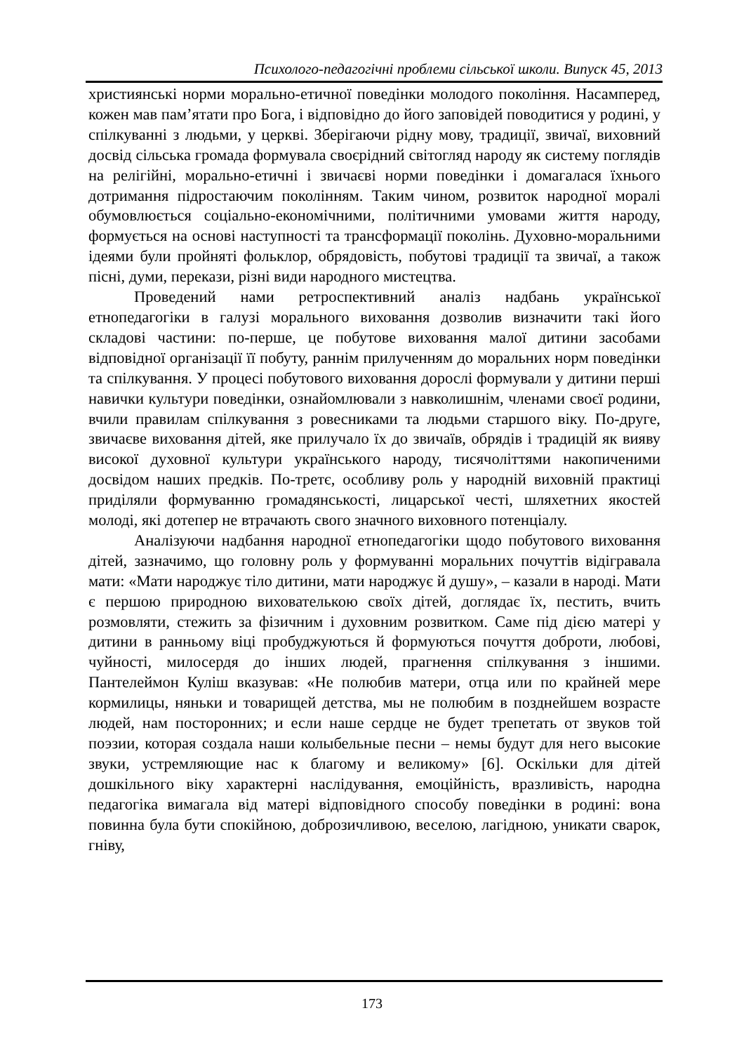Психолого-педагогічні проблеми сільської школи. Випуск 45, 2013
християнські норми морально-етичної поведінки молодого покоління. Насамперед, кожен мав пам’ятати про Бога, і відповідно до його заповідей поводитися у родині, у спілкуванні з людьми, у церкві. Зберігаючи рідну мову, традиції, звичаї, виховний досвід сільська громада формувала своєрідний світогляд народу як систему поглядів на релігійні, морально-етичні і звичаєві норми поведінки і домагалася їхнього дотримання підростаючим поколінням. Таким чином, розвиток народної моралі обумовлюється соціально-економічними, політичними умовами життя народу, формується на основі наступності та трансформації поколінь. Духовно-моральними ідеями були пройняті фольклор, обрядовість, побутові традиції та звичаї, а також пісні, думи, перекази, різні види народного мистецтва.
Проведений нами ретроспективний аналіз надбань української етнопедагогіки в галузі морального виховання дозволив визначити такі його складові частини: по-перше, це побутове виховання малої дитини засобами відповідної організації її побуту, раннім прилученням до моральних норм поведінки та спілкування. У процесі побутового виховання дорослі формували у дитини перші навички культури поведінки, ознайомлювали з навколишнім, членами своєї родини, вчили правилам спілкування з ровесниками та людьми старшого віку. По-друге, звичаєве виховання дітей, яке прилучало їх до звичаїв, обрядів і традицій як вияву високої духовної культури українського народу, тисячоліттями накопиченими досвідом наших предків. По-третє, особливу роль у народній виховній практиці приділяли формуванню громадянськості, лицарської честі, шляхетних якостей молоді, які дотепер не втрачають свого значного виховного потенціалу.
Аналізуючи надбання народної етнопедагогіки щодо побутового виховання дітей, зазначимо, що головну роль у формуванні моральних почуттів відігравала мати: «Мати народжує тіло дитини, мати народжує й душу», – казали в народі. Мати є першою природною вихователькою своїх дітей, доглядає їх, пестить, вчить розмовляти, стежить за фізичним і духовним розвитком. Саме під дією матері у дитини в ранньому віці пробуджуються й формуються почуття доброти, любові, чуйності, милосердя до інших людей, прагнення спілкування з іншими. Пантелеймон Куліш вказував: «Не полюбив матери, отца или по крайней мере кормилицы, няньки и товарищей детства, мы не полюбим в позднейшем возрасте людей, нам посторонних; и если наше сердце не будет трепетать от звуков той поэзии, которая создала наши колыбельные песни – немы будут для него высокие звуки, устремляющие нас к благому и великому» [6]. Оскільки для дітей дошкільного віку характерні наслідування, емоційність, вразливість, народна педагогіка вимагала від матері відповідного способу поведінки в родині: вона повинна була бути спокійною, доброзичливою, веселою, лагідною, уникати сварок, гніву,
173